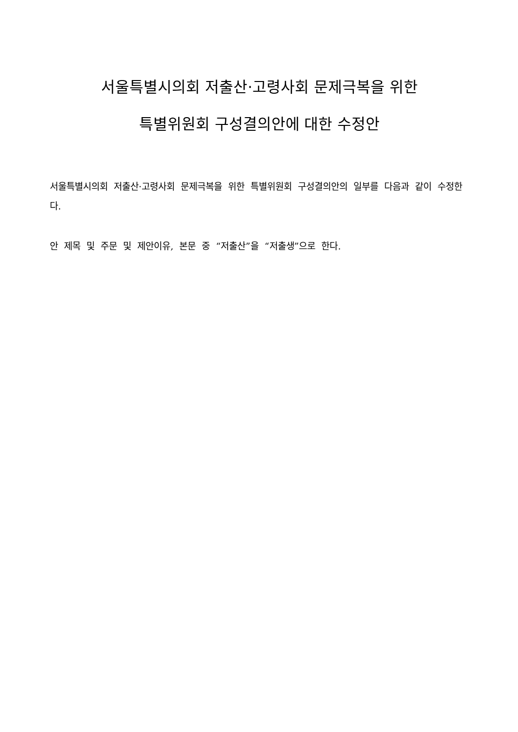서울특별시의회 저출산·고령사회 문제극복을 위한
특별위원회 구성결의안에 대한 수정안
서울특별시의회 저출산·고령사회 문제극복을 위한 특별위원회 구성결의안의 일부를 다음과 같이 수정한다.
안 제목 및 주문 및 제안이유, 본문 중 “저출산”을 “저출생”으로 한다.